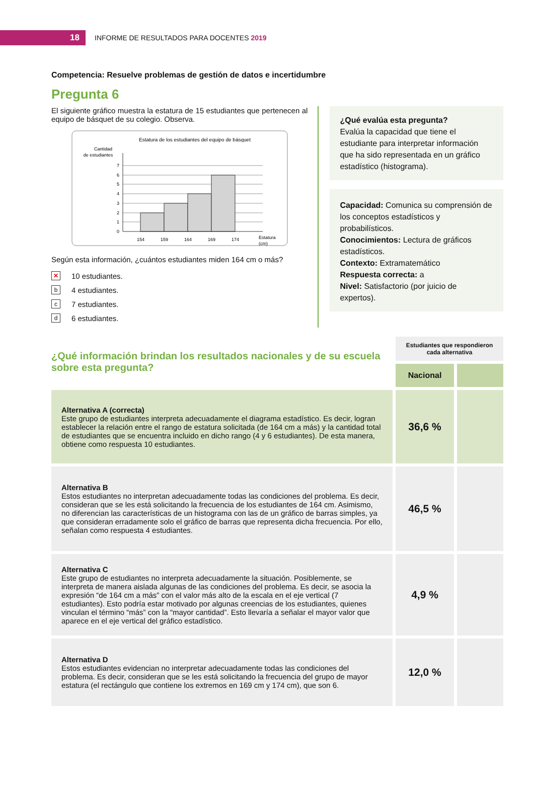18
INFORME DE RESULTADOS PARA DOCENTES 2019
Competencia: Resuelve problemas de gestión de datos e incertidumbre
Pregunta 6
El siguiente gráfico muestra la estatura de 15 estudiantes que pertenecen al equipo de básquet de su colegio. Observa.
Estatura de los estudiantes del equipo de básquet
Cantidad
de estudiantes
7
6
5
4
3
2
1
0
154
159
164
169
174
Estatura
(cm)
Según esta información, ¿cuántos estudiantes miden 164 cm o más?
✕
10 estudiantes.
b
4 estudiantes.
c
7 estudiantes.
d
6 estudiantes.
¿Qué evalúa esta pregunta?
Evalúa la capacidad que tiene el estudiante para interpretar información que ha sido representada en un gráfico estadístico (histograma).
Capacidad: Comunica su comprensión de los conceptos estadísticos y probabilísticos.
Conocimientos: Lectura de gráficos estadísticos.
Contexto: Extramatemático
Respuesta correcta: a
Nivel: Satisfactorio (por juicio de expertos).
| ¿Qué información brindan los resultados nacionales y de su escuela sobre esta pregunta? | Estudiantes que respondieron cada alternativa | |
| | Nacional | |
| Alternativa A (correcta) Este grupo de estudiantes interpreta adecuadamente el diagrama estadístico. Es decir, logran establecer la relación entre el rango de estatura solicitada (de 164 cm a más) y la cantidad total de estudiantes que se encuentra incluido en dicho rango (4 y 6 estudiantes). De esta manera, obtiene como respuesta 10 estudiantes. | 36,6 % | |
| Alternativa B Estos estudiantes no interpretan adecuadamente todas las condiciones del problema. Es decir, consideran que se les está solicitando la frecuencia de los estudiantes de 164 cm. Asimismo, no diferencian las características de un histograma con las de un gráfico de barras simples, ya que consideran erradamente solo el gráfico de barras que representa dicha frecuencia. Por ello, señalan como respuesta 4 estudiantes. | 46,5 % | |
| Alternativa C Este grupo de estudiantes no interpreta adecuadamente la situación. Posiblemente, se interpreta de manera aislada algunas de las condiciones del problema. Es decir, se asocia la expresión “de 164 cm a más” con el valor más alto de la escala en el eje vertical (7 estudiantes). Esto podría estar motivado por algunas creencias de los estudiantes, quienes vinculan el término “más” con la “mayor cantidad”. Esto llevaría a señalar el mayor valor que aparece en el eje vertical del gráfico estadístico. | 4,9 % | |
| Alternativa D Estos estudiantes evidencian no interpretar adecuadamente todas las condiciones del problema. Es decir, consideran que se les está solicitando la frecuencia del grupo de mayor estatura (el rectángulo que contiene los extremos en 169 cm y 174 cm), que son 6. | 12,0 % | |